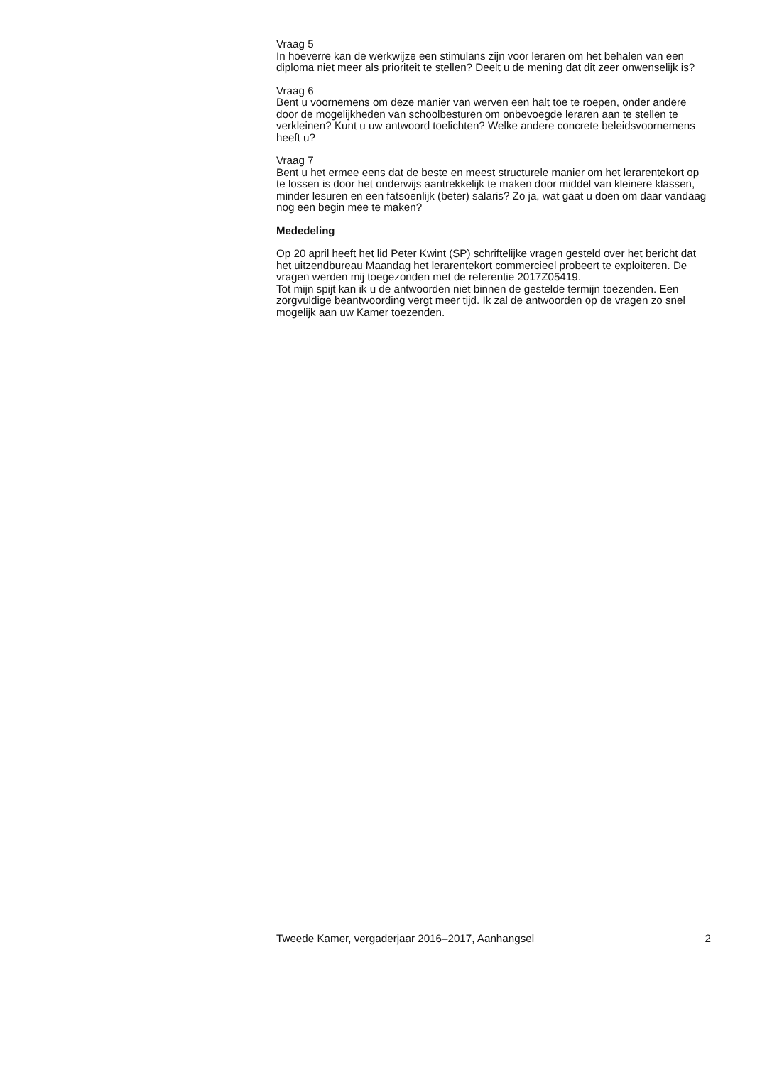Vraag 5
In hoeverre kan de werkwijze een stimulans zijn voor leraren om het behalen van een diploma niet meer als prioriteit te stellen? Deelt u de mening dat dit zeer onwenselijk is?
Vraag 6
Bent u voornemens om deze manier van werven een halt toe te roepen, onder andere door de mogelijkheden van schoolbesturen om onbevoegde leraren aan te stellen te verkleinen? Kunt u uw antwoord toelichten? Welke andere concrete beleidsvoornemens heeft u?
Vraag 7
Bent u het ermee eens dat de beste en meest structurele manier om het lerarentekort op te lossen is door het onderwijs aantrekkelijk te maken door middel van kleinere klassen, minder lesuren en een fatsoenlijk (beter) salaris? Zo ja, wat gaat u doen om daar vandaag nog een begin mee te maken?
Mededeling
Op 20 april heeft het lid Peter Kwint (SP) schriftelijke vragen gesteld over het bericht dat het uitzendbureau Maandag het lerarentekort commercieel probeert te exploiteren. De vragen werden mij toegezonden met de referentie 2017Z05419.
Tot mijn spijt kan ik u de antwoorden niet binnen de gestelde termijn toezenden. Een zorgvuldige beantwoording vergt meer tijd. Ik zal de antwoorden op de vragen zo snel mogelijk aan uw Kamer toezenden.
Tweede Kamer, vergaderjaar 2016–2017, Aanhangsel 2